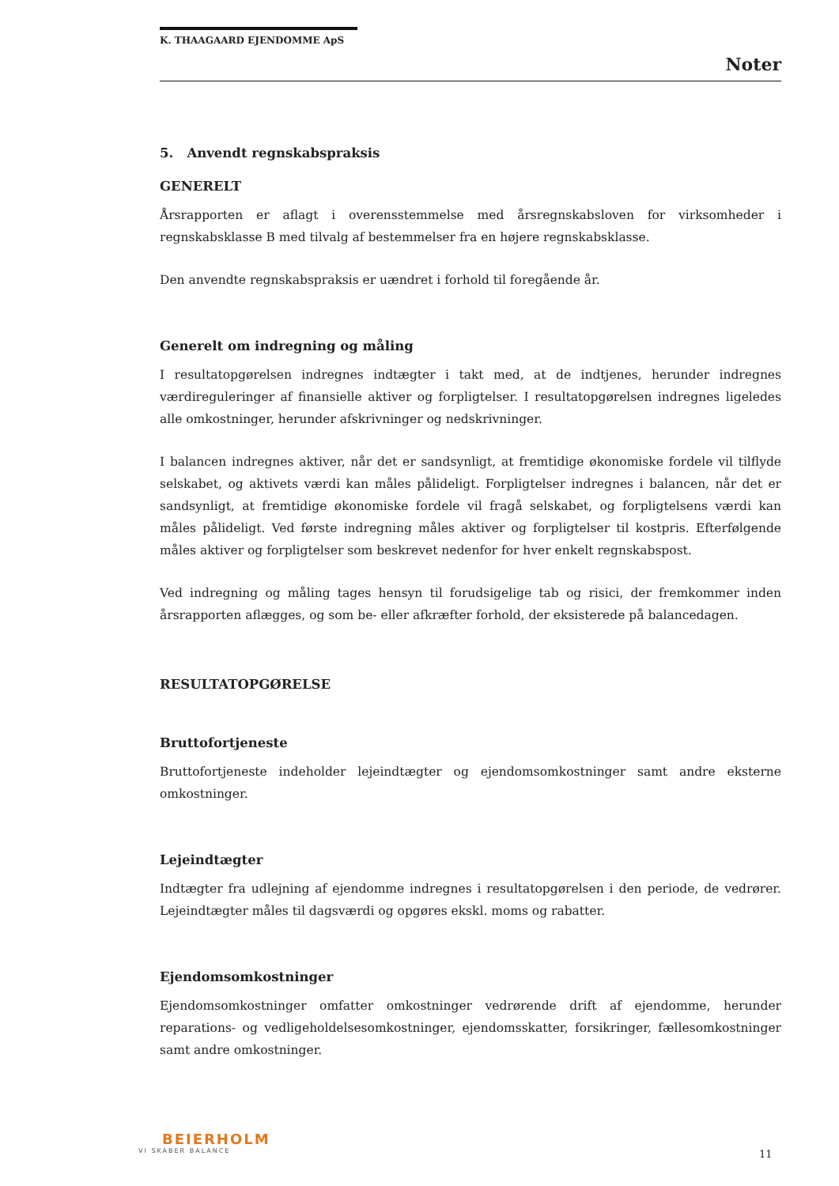K. THAAGAARD EJENDOMME ApS
Noter
5. Anvendt regnskabspraksis
GENERELT
Årsrapporten er aflagt i overensstemmelse med årsregnskabsloven for virksomheder i regnskabsklasse B med tilvalg af bestemmelser fra en højere regnskabsklasse.
Den anvendte regnskabspraksis er uændret i forhold til foregående år.
Generelt om indregning og måling
I resultatopgørelsen indregnes indtægter i takt med, at de indtjenes, herunder indregnes værdireguleringer af finansielle aktiver og forpligtelser. I resultatopgørelsen indregnes ligeledes alle omkostninger, herunder afskrivninger og nedskrivninger.
I balancen indregnes aktiver, når det er sandsynligt, at fremtidige økonomiske fordele vil tilflyde selskabet, og aktivets værdi kan måles pålideligt. Forpligtelser indregnes i balancen, når det er sandsynligt, at fremtidige økonomiske fordele vil fragå selskabet, og forpligtelsens værdi kan måles pålideligt. Ved første indregning måles aktiver og forpligtelser til kostpris. Efterfølgende måles aktiver og forpligtelser som beskrevet nedenfor for hver enkelt regnskabspost.
Ved indregning og måling tages hensyn til forudsigelige tab og risici, der fremkommer inden årsrapporten aflægges, og som be- eller afkræfter forhold, der eksisterede på balancedagen.
RESULTATOPGØRELSE
Bruttofortjeneste
Bruttofortjeneste indeholder lejeindtægter og ejendomsomkostninger samt andre eksterne omkostninger.
Lejeindtægter
Indtægter fra udlejning af ejendomme indregnes i resultatopgørelsen i den periode, de vedrører. Lejeindtægter måles til dagsværdi og opgøres ekskl. moms og rabatter.
Ejendomsomkostninger
Ejendomsomkostninger omfatter omkostninger vedrørende drift af ejendomme, herunder reparations- og vedligeholdelsesomkostninger, ejendomsskatter, forsikringer, fællesomkostninger samt andre omkostninger.
BEIERHOLM
VI SKABER BALANCE
11